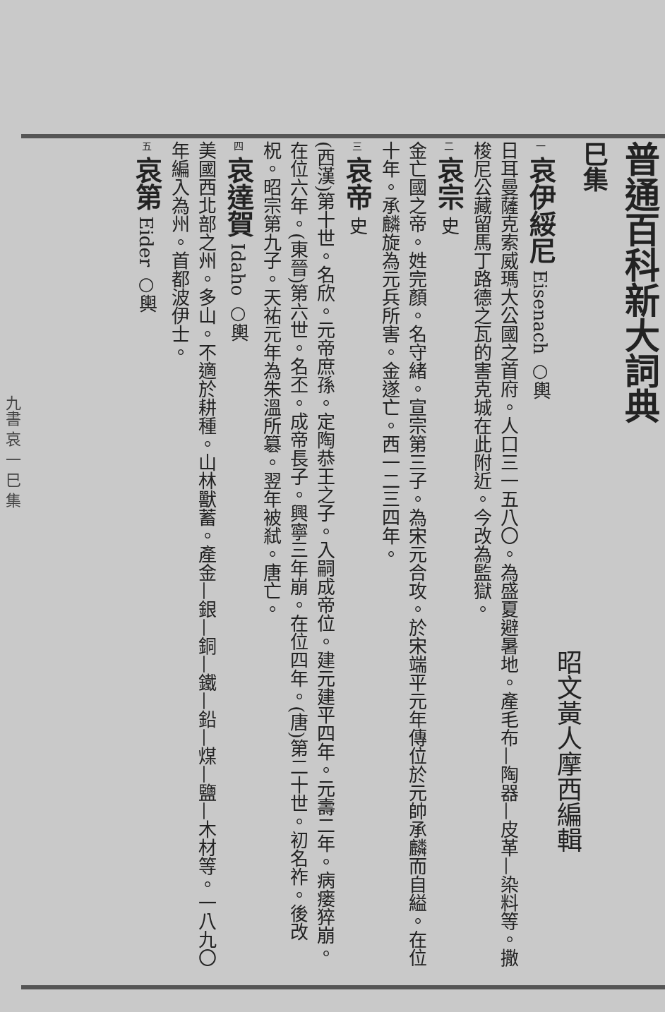九書 哀 一 巳 集
普通百科新大詞典
巳集
昭文黃人摩西編輯
一 哀伊綏尼 Eisenach ○輿
日耳曼薩克索威瑪大公國之首府。人口三一五八〇。為盛夏避暑地。產毛布—陶器—皮革—染料等。撒梭尼公藏留馬丁路德之瓦的害克城在此附近。今改為監獄。
二 哀宗 史
金亡國之帝。姓完顏。名守緒。宣宗第三子。為宋元合攻。於宋端平元年傳位於元帥承麟而自縊。在位十年。承麟旋為元兵所害。金遂亡。西一二三四年。
三 哀帝 史
(西漢)第十世。名欣。元帝庶孫。定陶恭王之子。入嗣成帝位。建元建平四年。元壽二年。病瘘猝崩。在位六年。(東晉)第六世。名丕。成帝長子。興寧三年崩。在位四年。(唐)第二十世。初名祚。後改柷。昭宗第九子。天祐元年為朱溫所簒。翌年被弒。唐亡。
四 哀達賀 Idaho ○輿
美國西北部之州。多山。不適於耕種。山林獸蓄。產金—銀—銅—鐵—鉛—煤—鹽—木材等。一八九〇年編入為州。首都波伊士。
五 哀第 Eider ○輿